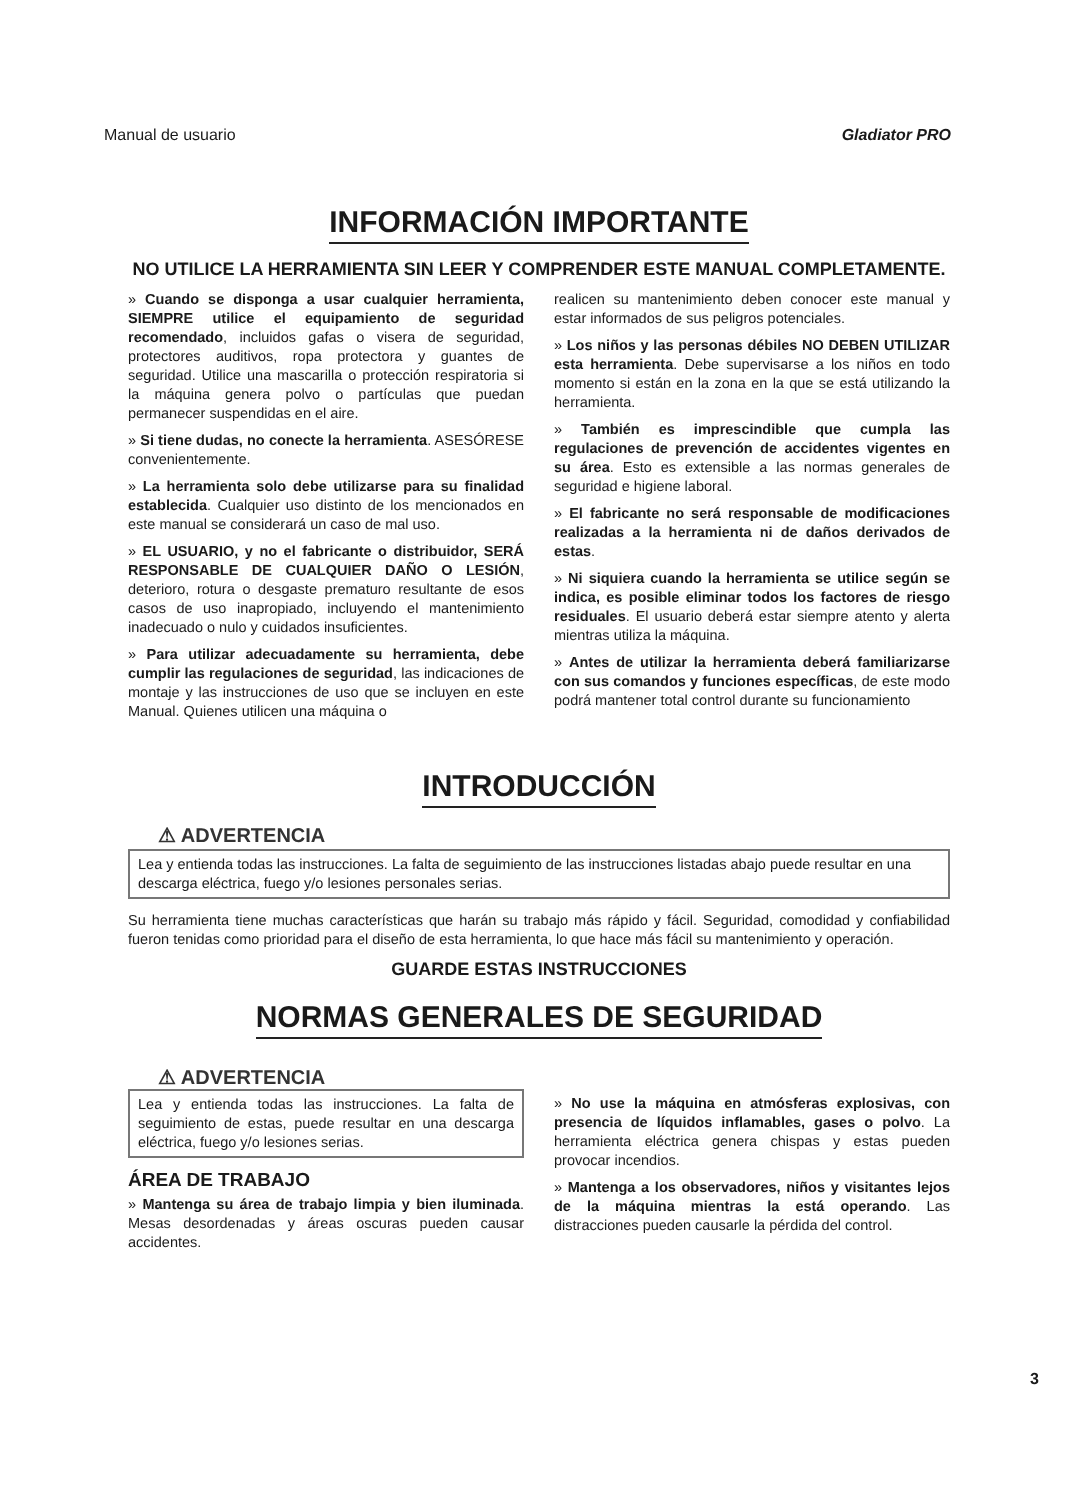Manual de usuario Gladiator PRO
INFORMACIÓN IMPORTANTE
NO UTILICE LA HERRAMIENTA SIN LEER Y COMPRENDER ESTE MANUAL COMPLETAMENTE.
» Cuando se disponga a usar cualquier herramienta, SIEMPRE utilice el equipamiento de seguridad recomendado, incluidos gafas o visera de seguridad, protectores auditivos, ropa protectora y guantes de seguridad. Utilice una mascarilla o protección respiratoria si la máquina genera polvo o partículas que puedan permanecer suspendidas en el aire.
» Si tiene dudas, no conecte la herramienta. ASESÓRESE convenientemente.
» La herramienta solo debe utilizarse para su finalidad establecida. Cualquier uso distinto de los mencionados en este manual se considerará un caso de mal uso.
» EL USUARIO, y no el fabricante o distribuidor, SERÁ RESPONSABLE DE CUALQUIER DAÑO O LESIÓN, deterioro, rotura o desgaste prematuro resultante de esos casos de uso inapropiado, incluyendo el mantenimiento inadecuado o nulo y cuidados insuficientes.
» Para utilizar adecuadamente su herramienta, debe cumplir las regulaciones de seguridad, las indicaciones de montaje y las instrucciones de uso que se incluyen en este Manual. Quienes utilicen una máquina o
realicen su mantenimiento deben conocer este manual y estar informados de sus peligros potenciales.
» Los niños y las personas débiles NO DEBEN UTILIZAR esta herramienta. Debe supervisarse a los niños en todo momento si están en la zona en la que se está utilizando la herramienta.
» También es imprescindible que cumpla las regulaciones de prevención de accidentes vigentes en su área. Esto es extensible a las normas generales de seguridad e higiene laboral.
» El fabricante no será responsable de modificaciones realizadas a la herramienta ni de daños derivados de estas.
» Ni siquiera cuando la herramienta se utilice según se indica, es posible eliminar todos los factores de riesgo residuales. El usuario deberá estar siempre atento y alerta mientras utiliza la máquina.
» Antes de utilizar la herramienta deberá familiarizarse con sus comandos y funciones específicas, de este modo podrá mantener total control durante su funcionamiento
INTRODUCCIÓN
⚠ ADVERTENCIA
Lea y entienda todas las instrucciones. La falta de seguimiento de las instrucciones listadas abajo puede resultar en una descarga eléctrica, fuego y/o lesiones personales serias.
Su herramienta tiene muchas características que harán su trabajo más rápido y fácil. Seguridad, comodidad y confiabilidad fueron tenidas como prioridad para el diseño de esta herramienta, lo que hace más fácil su mantenimiento y operación.
GUARDE ESTAS INSTRUCCIONES
NORMAS GENERALES DE SEGURIDAD
⚠ ADVERTENCIA
Lea y entienda todas las instrucciones. La falta de seguimiento de estas, puede resultar en una descarga eléctrica, fuego y/o lesiones serias.
ÁREA DE TRABAJO
» Mantenga su área de trabajo limpia y bien iluminada. Mesas desordenadas y áreas oscuras pueden causar accidentes.
» No use la máquina en atmósferas explosivas, con presencia de líquidos inflamables, gases o polvo. La herramienta eléctrica genera chispas y estas pueden provocar incendios.
» Mantenga a los observadores, niños y visitantes lejos de la máquina mientras la está operando. Las distracciones pueden causarle la pérdida del control.
3